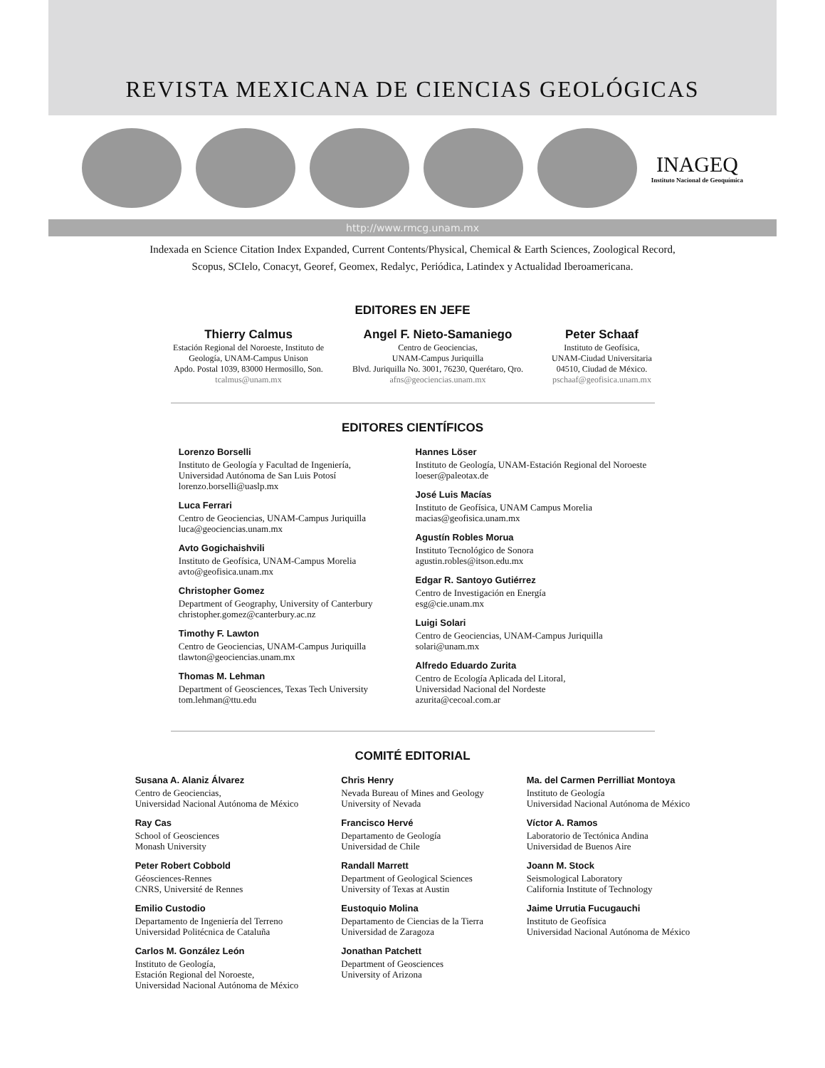REVISTA MEXICANA DE CIENCIAS GEOLÓGICAS
INAGEQ
Instituto Nacional de Geoquímica
http://www.rmcg.unam.mx
Indexada en Science Citation Index Expanded, Current Contents/Physical, Chemical & Earth Sciences, Zoological Record,
Scopus, SCIelo, Conacyt, Georef, Geomex, Redalyc, Periódica, Latindex y Actualidad Iberoamericana.
EDITORES EN JEFE
Thierry Calmus
Estación Regional del Noroeste, Instituto de
Geología, UNAM-Campus Unison
Apdo. Postal 1039, 83000 Hermosillo, Son.
tcalmus@unam.mx
Angel F. Nieto-Samaniego
Centro de Geociencias,
UNAM-Campus Juriquilla
Blvd. Juriquilla No. 3001, 76230, Querétaro, Qro.
afns@geociencias.unam.mx
Peter Schaaf
Instituto de Geofísica,
UNAM-Ciudad Universitaria
04510, Ciudad de México.
pschaaf@geofisica.unam.mx
EDITORES CIENTÍFICOS
Lorenzo Borselli
Instituto de Geología y Facultad de Ingeniería,
Universidad Autónoma de San Luis Potosí
lorenzo.borselli@uaslp.mx
Luca Ferrari
Centro de Geociencias, UNAM-Campus Juriquilla
luca@geociencias.unam.mx
Avto Gogichaishvili
Instituto de Geofísica, UNAM-Campus Morelia
avto@geofisica.unam.mx
Christopher Gomez
Department of Geography, University of Canterbury
christopher.gomez@canterbury.ac.nz
Timothy F. Lawton
Centro de Geociencias, UNAM-Campus Juriquilla
tlawton@geociencias.unam.mx
Thomas M. Lehman
Department of Geosciences, Texas Tech University
tom.lehman@ttu.edu
Hannes Löser
Instituto de Geología, UNAM-Estación Regional del Noroeste
loeser@paleotax.de
José Luis Macías
Instituto de Geofísica, UNAM Campus Morelia
macias@geofisica.unam.mx
Agustín Robles Morua
Instituto Tecnológico de Sonora
agustin.robles@itson.edu.mx
Edgar R. Santoyo Gutiérrez
Centro de Investigación en Energía
esg@cie.unam.mx
Luigi Solari
Centro de Geociencias, UNAM-Campus Juriquilla
solari@unam.mx
Alfredo Eduardo Zurita
Centro de Ecología Aplicada del Litoral,
Universidad Nacional del Nordeste
azurita@cecoal.com.ar
COMITÉ EDITORIAL
Susana A. Alaniz Álvarez
Centro de Geociencias,
Universidad Nacional Autónoma de México
Ray Cas
School of Geosciences
Monash University
Peter Robert Cobbold
Géosciences-Rennes
CNRS, Université de Rennes
Emilio Custodio
Departamento de Ingeniería del Terreno
Universidad Politécnica de Cataluña
Carlos M. González León
Instituto de Geología,
Estación Regional del Noroeste,
Universidad Nacional Autónoma de México
Chris Henry
Nevada Bureau of Mines and Geology
University of Nevada
Francisco Hervé
Departamento de Geología
Universidad de Chile
Randall Marrett
Department of Geological Sciences
University of Texas at Austin
Eustoquio Molina
Departamento de Ciencias de la Tierra
Universidad de Zaragoza
Jonathan Patchett
Department of Geosciences
University of Arizona
Ma. del Carmen Perrilliat Montoya
Instituto de Geología
Universidad Nacional Autónoma de México
Víctor A. Ramos
Laboratorio de Tectónica Andina
Universidad de Buenos Aire
Joann M. Stock
Seismological Laboratory
California Institute of Technology
Jaime Urrutia Fucugauchi
Instituto de Geofísica
Universidad Nacional Autónoma de México